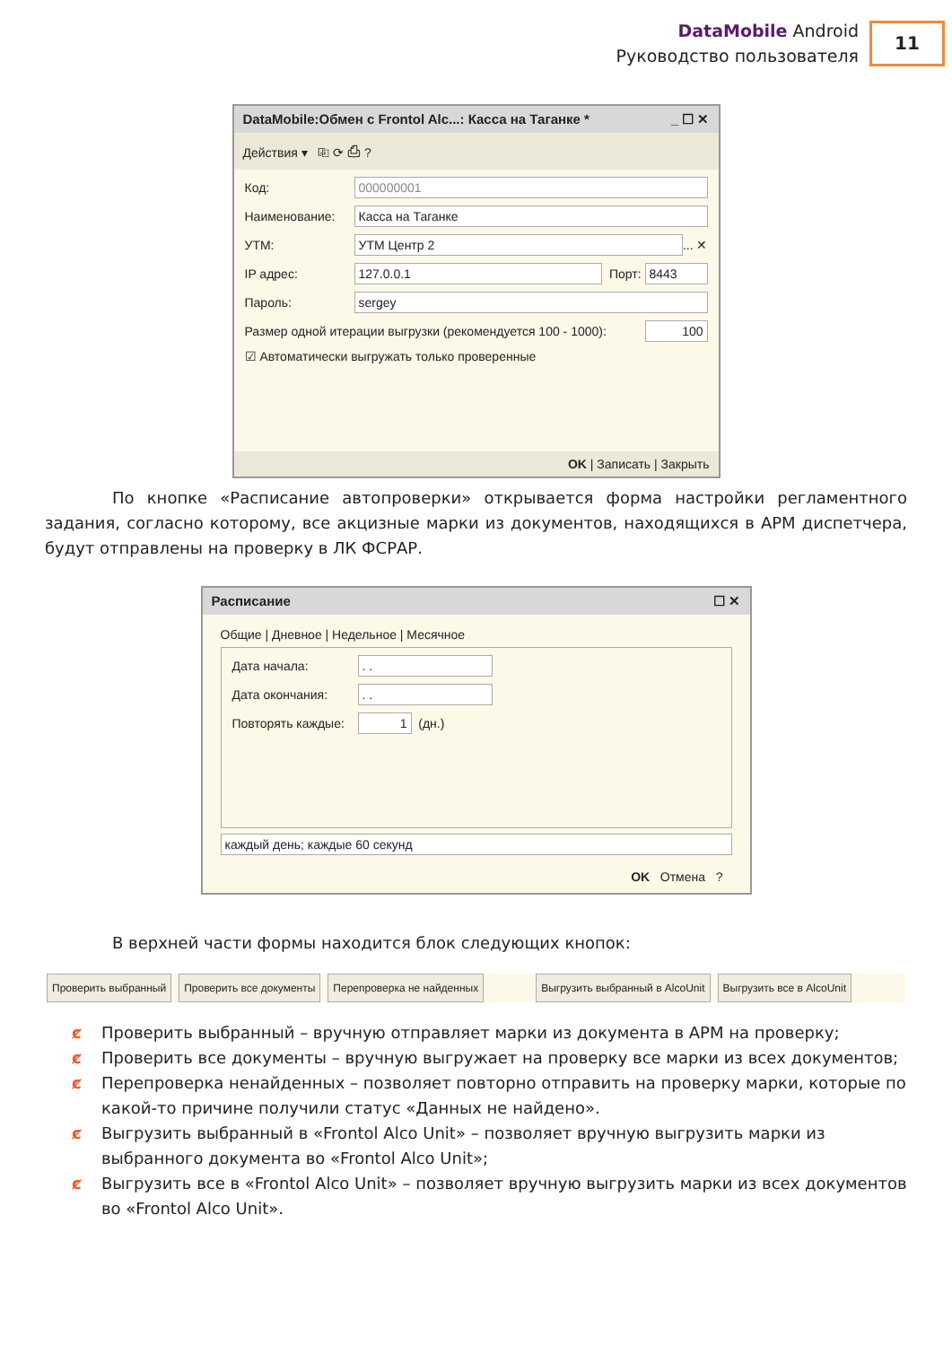DataMobile Android
Руководство пользователя
11
DataMobile:Обмен с Frontol Alc...: Касса на Таганке * _ ☐ ✕
Действия ▾ ⎘ ⟳ ⎙ ?
Код: 000000001
Наименование: Касса на Таганке
УТМ: УТМ Центр 2 ... ✕
IP адрес: 127.0.0.1 Порт: 8443
Пароль: sergey
Размер одной итерации выгрузки (рекомендуется 100 - 1000): 100
☑ Автоматически выгружать только проверенные
OK | Записать | Закрыть
По кнопке «Расписание автопроверки» открывается форма настройки регламентного задания, согласно которому, все акцизные марки из документов, находящихся в АРМ диспетчера, будут отправлены на проверку в ЛК ФСРАР.
Расписание ☐ ✕
Общие | Дневное | Недельное | Месячное
Дата начала:. .
Дата окончания:. .
Повторять каждые: 1 (дн.)
каждый день; каждые 60 секунд
OK Отмена ?
В верхней части формы находится блок следующих кнопок:
Проверить выбранный Проверить все документы Перепроверка не найденных Выгрузить выбранный в AlcoUnit Выгрузить все в AlcoUnit
ȼ Проверить выбранный – вручную отправляет марки из документа в АРМ на проверку;
ȼ Проверить все документы – вручную выгружает на проверку все марки из всех документов;
ȼ Перепроверка ненайденных – позволяет повторно отправить на проверку марки, которые по какой-то причине получили статус «Данных не найдено».
ȼ Выгрузить выбранный в «Frontol Alco Unit» – позволяет вручную выгрузить марки из выбранного документа во «Frontol Alco Unit»;
ȼ Выгрузить все в «Frontol Alco Unit» – позволяет вручную выгрузить марки из всех документов во «Frontol Alco Unit».